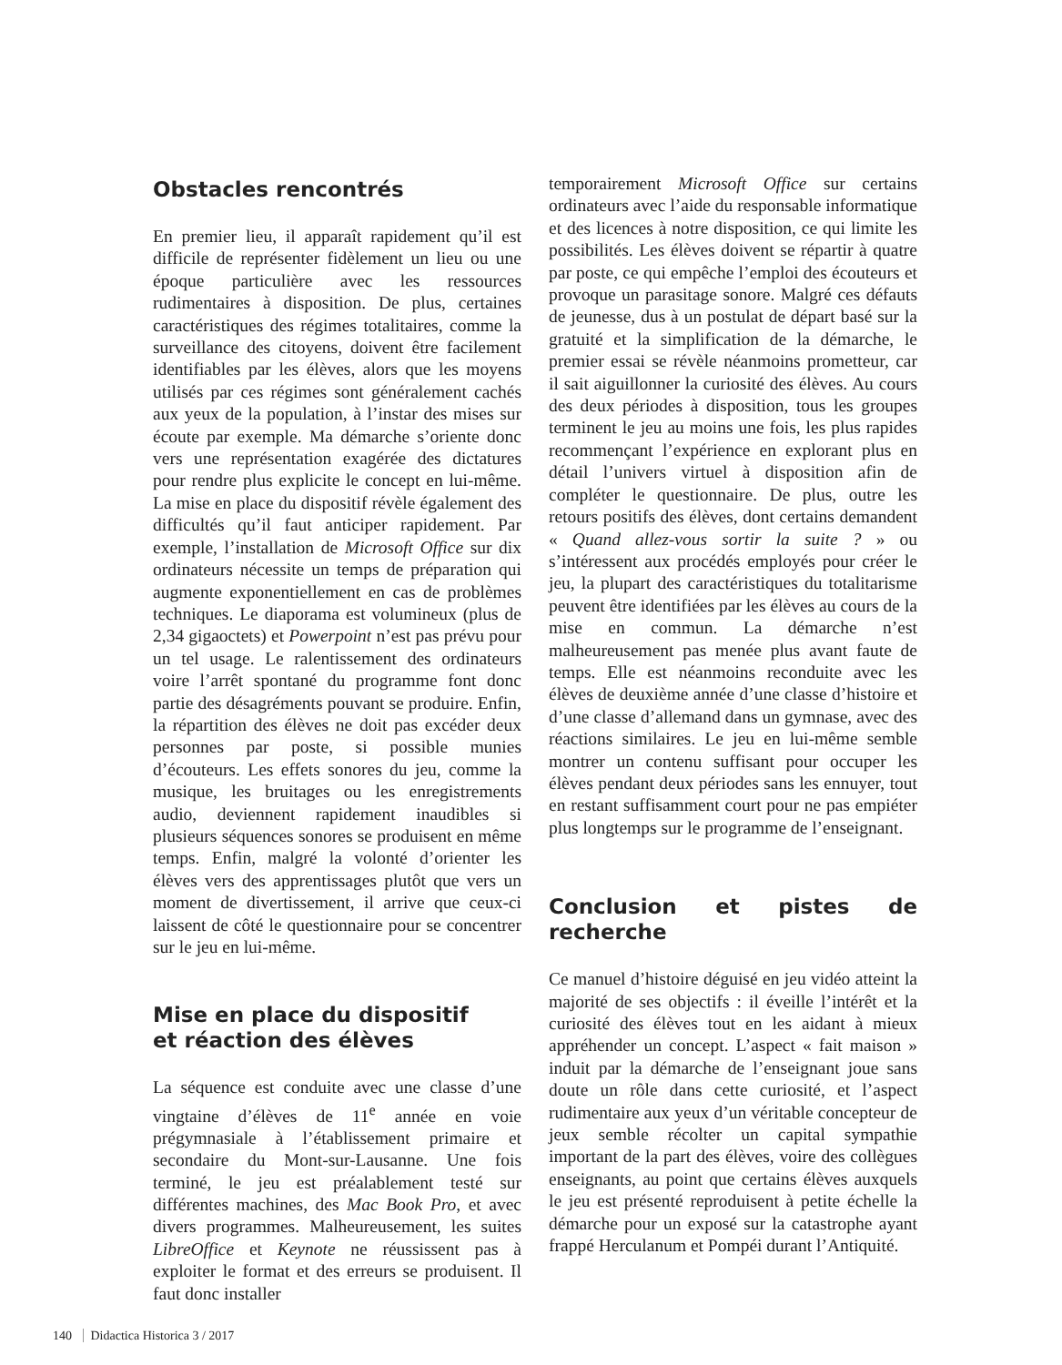Obstacles rencontrés
En premier lieu, il apparaît rapidement qu’il est difficile de représenter fidèlement un lieu ou une époque particulière avec les ressources rudimentaires à disposition. De plus, certaines caractéristiques des régimes totalitaires, comme la surveillance des citoyens, doivent être facilement identifiables par les élèves, alors que les moyens utilisés par ces régimes sont généralement cachés aux yeux de la population, à l’instar des mises sur écoute par exemple. Ma démarche s’oriente donc vers une représentation exagérée des dictatures pour rendre plus explicite le concept en lui-même. La mise en place du dispositif révèle également des difficultés qu’il faut anticiper rapidement. Par exemple, l’installation de Microsoft Office sur dix ordinateurs nécessite un temps de préparation qui augmente exponentiellement en cas de problèmes techniques. Le diaporama est volumineux (plus de 2,34 gigaoctets) et Powerpoint n’est pas prévu pour un tel usage. Le ralentissement des ordinateurs voire l’arrêt spontané du programme font donc partie des désagréments pouvant se produire. Enfin, la répartition des élèves ne doit pas excéder deux personnes par poste, si possible munies d’écouteurs. Les effets sonores du jeu, comme la musique, les bruitages ou les enregistrements audio, deviennent rapidement inaudibles si plusieurs séquences sonores se produisent en même temps. Enfin, malgré la volonté d’orienter les élèves vers des apprentissages plutôt que vers un moment de divertissement, il arrive que ceux-ci laissent de côté le questionnaire pour se concentrer sur le jeu en lui-même.
Mise en place du dispositif
et réaction des élèves
La séquence est conduite avec une classe d’une vingtaine d’élèves de 11<sup>e</sup> année en voie prégymnasiale à l’établissement primaire et secondaire du Mont-sur-Lausanne. Une fois terminé, le jeu est préalablement testé sur différentes machines, des Mac Book Pro, et avec divers programmes. Malheureusement, les suites LibreOffice et Keynote ne réussissent pas à exploiter le format et des erreurs se produisent. Il faut donc installer
temporairement Microsoft Office sur certains ordinateurs avec l’aide du responsable informatique et des licences à notre disposition, ce qui limite les possibilités. Les élèves doivent se répartir à quatre par poste, ce qui empêche l’emploi des écouteurs et provoque un parasitage sonore. Malgré ces défauts de jeunesse, dus à un postulat de départ basé sur la gratuité et la simplification de la démarche, le premier essai se révèle néanmoins prometteur, car il sait aiguillonner la curiosité des élèves. Au cours des deux périodes à disposition, tous les groupes terminent le jeu au moins une fois, les plus rapides recommençant l’expérience en explorant plus en détail l’univers virtuel à disposition afin de compléter le questionnaire. De plus, outre les retours positifs des élèves, dont certains demandent « Quand allez-vous sortir la suite ? » ou s’intéressent aux procédés employés pour créer le jeu, la plupart des caractéristiques du totalitarisme peuvent être identifiées par les élèves au cours de la mise en commun. La démarche n’est malheureusement pas menée plus avant faute de temps. Elle est néanmoins reconduite avec les élèves de deuxième année d’une classe d’histoire et d’une classe d’allemand dans un gymnase, avec des réactions similaires. Le jeu en lui-même semble montrer un contenu suffisant pour occuper les élèves pendant deux périodes sans les ennuyer, tout en restant suffisamment court pour ne pas empiéter plus longtemps sur le programme de l’enseignant.
Conclusion et pistes de recherche
Ce manuel d’histoire déguisé en jeu vidéo atteint la majorité de ses objectifs : il éveille l’intérêt et la curiosité des élèves tout en les aidant à mieux appréhender un concept. L’aspect « fait maison » induit par la démarche de l’enseignant joue sans doute un rôle dans cette curiosité, et l’aspect rudimentaire aux yeux d’un véritable concepteur de jeux semble récolter un capital sympathie important de la part des élèves, voire des collègues enseignants, au point que certains élèves auxquels le jeu est présenté reproduisent à petite échelle la démarche pour un exposé sur la catastrophe ayant frappé Herculanum et Pompéi durant l’Antiquité.
140 Didactica Historica 3 / 2017